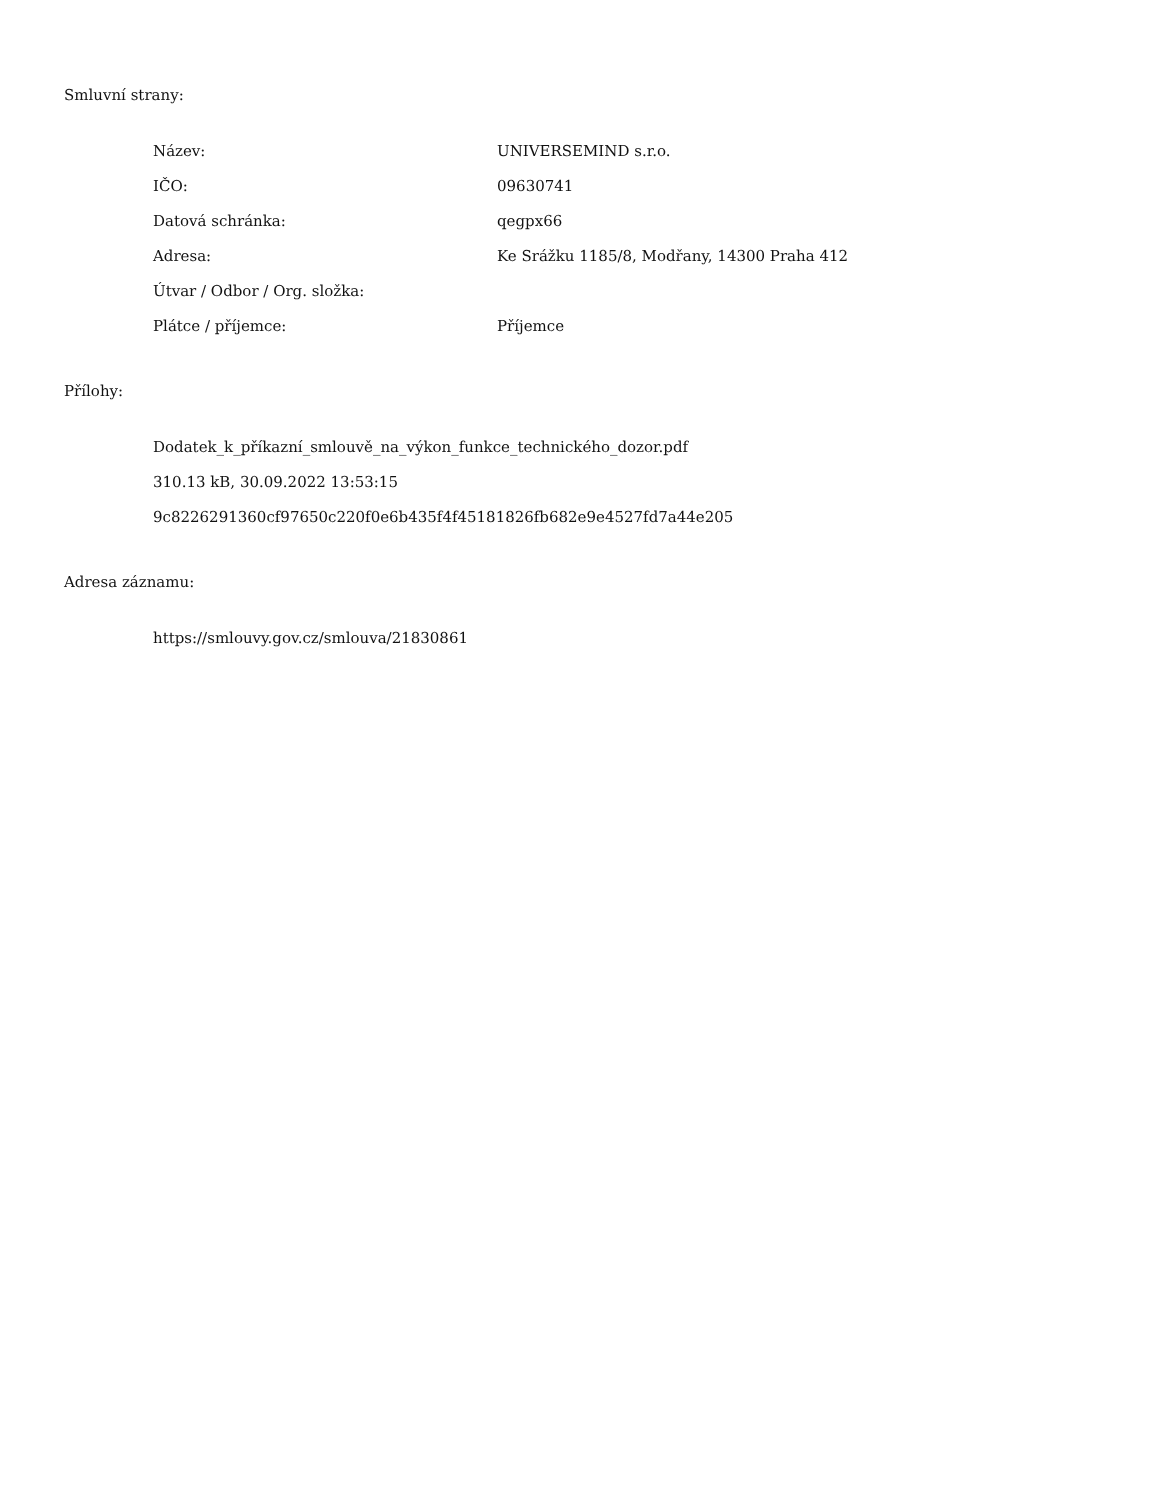Smluvní strany:
| Název: | UNIVERSEMIND s.r.o. |
| IČO: | 09630741 |
| Datová schránka: | qegpx66 |
| Adresa: | Ke Srážku 1185/8, Modřany, 14300 Praha 412 |
| Útvar / Odbor / Org. složka: | |
| Plátce / příjemce: | Příjemce |
Přílohy:
Dodatek_k_příkazní_smlouvě_na_výkon_funkce_technického_dozor.pdf
310.13 kB, 30.09.2022 13:53:15
9c8226291360cf97650c220f0e6b435f4f45181826fb682e9e4527fd7a44e205
Adresa záznamu:
https://smlouvy.gov.cz/smlouva/21830861